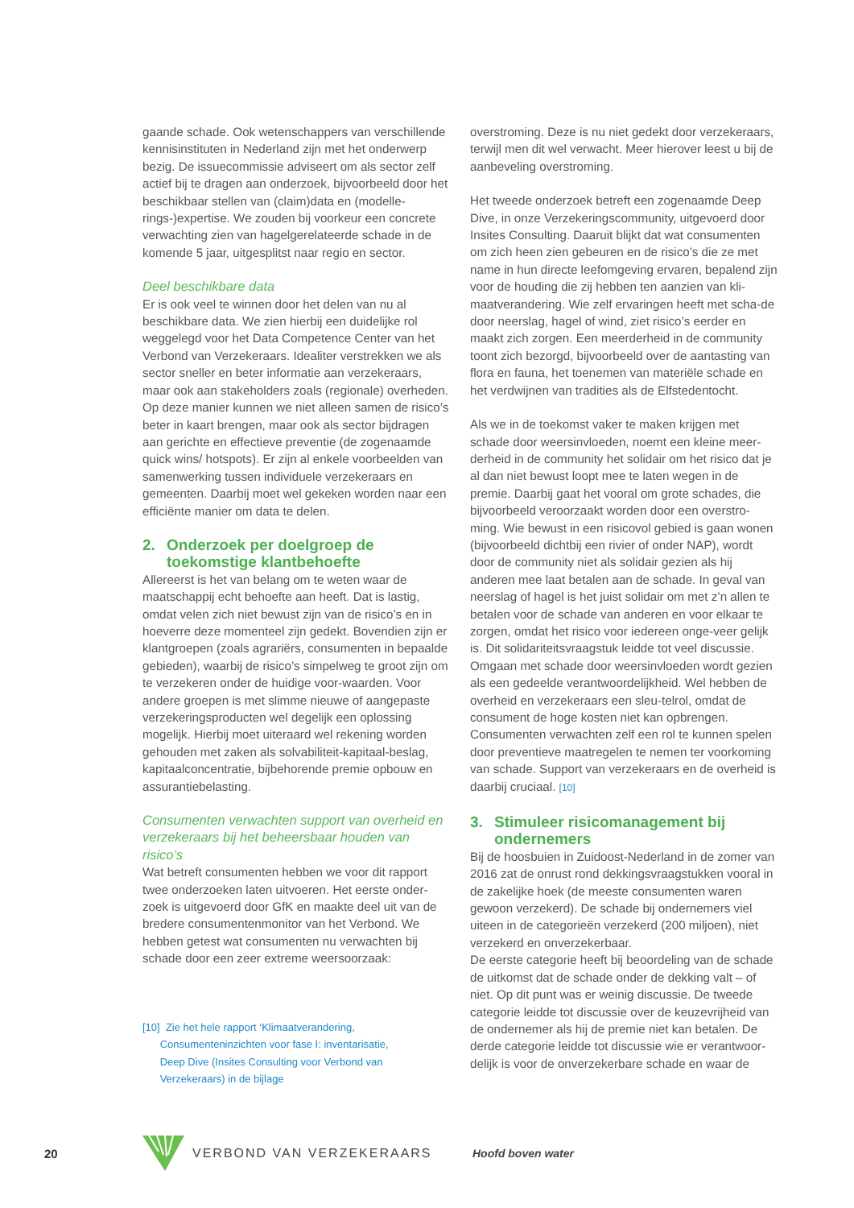gaande schade. Ook wetenschappers van verschillende kennisinstituten in Nederland zijn met het onderwerp bezig. De issuecommissie adviseert om als sector zelf actief bij te dragen aan onderzoek, bijvoorbeeld door het beschikbaar stellen van (claim)data en (modelle-rings-)expertise. We zouden bij voorkeur een concrete verwachting zien van hagelgerelateerde schade in de komende 5 jaar, uitgesplitst naar regio en sector.
Deel beschikbare data
Er is ook veel te winnen door het delen van nu al beschikbare data. We zien hierbij een duidelijke rol weggelegd voor het Data Competence Center van het Verbond van Verzekeraars. Idealiter verstrekken we als sector sneller en beter informatie aan verzekeraars, maar ook aan stakeholders zoals (regionale) overheden. Op deze manier kunnen we niet alleen samen de risico’s beter in kaart brengen, maar ook als sector bijdragen aan gerichte en effectieve preventie (de zogenaamde quick wins/ hotspots). Er zijn al enkele voorbeelden van samenwerking tussen individuele verzekeraars en gemeenten. Daarbij moet wel gekeken worden naar een efficiënte manier om data te delen.
2. Onderzoek per doelgroep de toekomstige klantbehoefte
Allereerst is het van belang om te weten waar de maatschappij echt behoefte aan heeft. Dat is lastig, omdat velen zich niet bewust zijn van de risico’s en in hoeverre deze momenteel zijn gedekt. Bovendien zijn er klantgroepen (zoals agrariërs, consumenten in bepaalde gebieden), waarbij de risico’s simpelweg te groot zijn om te verzekeren onder de huidige voor-waarden. Voor andere groepen is met slimme nieuwe of aangepaste verzekeringsproducten wel degelijk een oplossing mogelijk. Hierbij moet uiteraard wel rekening worden gehouden met zaken als solvabiliteit-kapitaal-beslag, kapitaalconcentratie, bijbehorende premie opbouw en assurantiebelasting.
Consumenten verwachten support van overheid en verzekeraars bij het beheersbaar houden van risico’s
Wat betreft consumenten hebben we voor dit rapport twee onderzoeken laten uitvoeren. Het eerste onder-zoek is uitgevoerd door GfK en maakte deel uit van de bredere consumentenmonitor van het Verbond. We hebben getest wat consumenten nu verwachten bij schade door een zeer extreme weersoorzaak:
[10] Zie het hele rapport ‘Klimaatverandering,
Consumenteninzichten voor fase I: inventarisatie,
Deep Dive (Insites Consulting voor Verbond van
Verzekeraars) in de bijlage
overstroming. Deze is nu niet gedekt door verzekeraars, terwijl men dit wel verwacht. Meer hierover leest u bij de aanbeveling overstroming.
Het tweede onderzoek betreft een zogenaamde Deep Dive, in onze Verzekeringscommunity, uitgevoerd door Insites Consulting. Daaruit blijkt dat wat consumenten om zich heen zien gebeuren en de risico’s die ze met name in hun directe leefomgeving ervaren, bepalend zijn voor de houding die zij hebben ten aanzien van kli-maatverandering. Wie zelf ervaringen heeft met scha-de door neerslag, hagel of wind, ziet risico’s eerder en maakt zich zorgen. Een meerderheid in de community toont zich bezorgd, bijvoorbeeld over de aantasting van flora en fauna, het toenemen van materiële schade en het verdwijnen van tradities als de Elfstedentocht.
Als we in de toekomst vaker te maken krijgen met schade door weersinvloeden, noemt een kleine meer-derheid in de community het solidair om het risico dat je al dan niet bewust loopt mee te laten wegen in de premie. Daarbij gaat het vooral om grote schades, die bijvoorbeeld veroorzaakt worden door een overstro-ming. Wie bewust in een risicovol gebied is gaan wonen (bijvoorbeeld dichtbij een rivier of onder NAP), wordt door de community niet als solidair gezien als hij anderen mee laat betalen aan de schade. In geval van neerslag of hagel is het juist solidair om met z’n allen te betalen voor de schade van anderen en voor elkaar te zorgen, omdat het risico voor iedereen onge-veer gelijk is. Dit solidariteitsvraagstuk leidde tot veel discussie. Omgaan met schade door weersinvloeden wordt gezien als een gedeelde verantwoordelijkheid. Wel hebben de overheid en verzekeraars een sleu-telrol, omdat de consument de hoge kosten niet kan opbrengen. Consumenten verwachten zelf een rol te kunnen spelen door preventieve maatregelen te nemen ter voorkoming van schade. Support van verzekeraars en de overheid is daarbij cruciaal. [10]
3. Stimuleer risicomanagement bij ondernemers
Bij de hoosbuien in Zuidoost-Nederland in de zomer van 2016 zat de onrust rond dekkingsvraagstukken vooral in de zakelijke hoek (de meeste consumenten waren gewoon verzekerd). De schade bij ondernemers viel uiteen in de categorieën verzekerd (200 miljoen), niet verzekerd en onverzekerbaar.
De eerste categorie heeft bij beoordeling van de schade de uitkomst dat de schade onder de dekking valt – of niet. Op dit punt was er weinig discussie. De tweede categorie leidde tot discussie over de keuzevrijheid van de ondernemer als hij de premie niet kan betalen. De derde categorie leidde tot discussie wie er verantwoor-delijk is voor de onverzekerbare schade en waar de
20 VERBOND VAN VERZEKERAARS Hoofd boven water